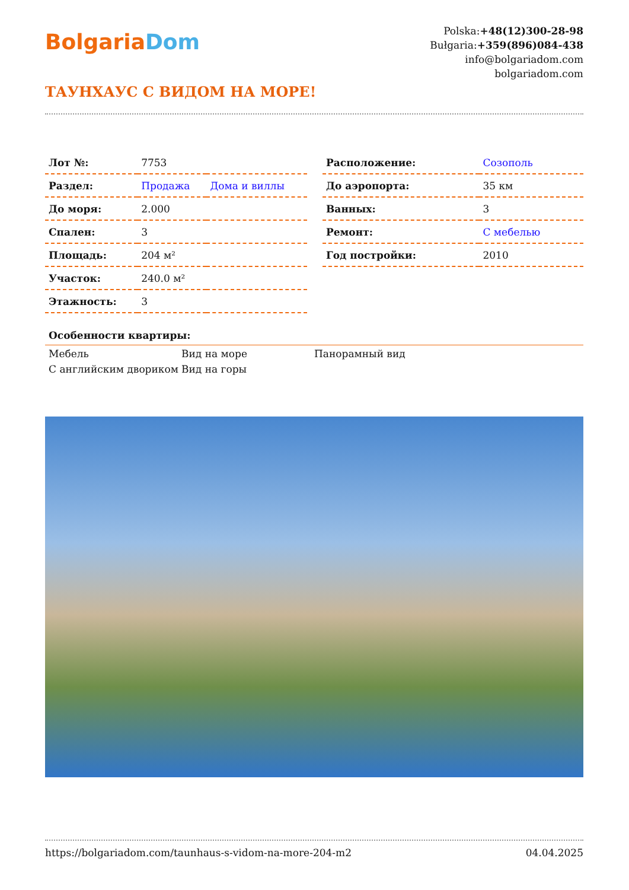BolgariaDom
Polska:+48(12)300-28-98
Bułgaria:+359(896)084-438
info@bolgariadom.com
bolgariadom.com
ТАУНХАУС С ВИДОМ НА МОРЕ!
| Лот №: | 7753 | |
| Раздел: | Продажа | Дома и виллы |
| До моря: | 2.000 | |
| Спален: | 3 | |
| Площадь: | 204 м² | |
| Участок: | 240.0 м² | |
| Этажность: | 3 | |
| Расположение: | Созополь |
| До аэропорта: | 35 км |
| Ванных: | 3 |
| Ремонт: | С мебелью |
| Год постройки: | 2010 |
Особенности квартиры:
Мебель
Вид на море
Панорамный вид
С английским дво­риком
Вид на горы
https://bolgariadom.com/taunhaus-s-vidom-na-more-204-m2 04.04.2025